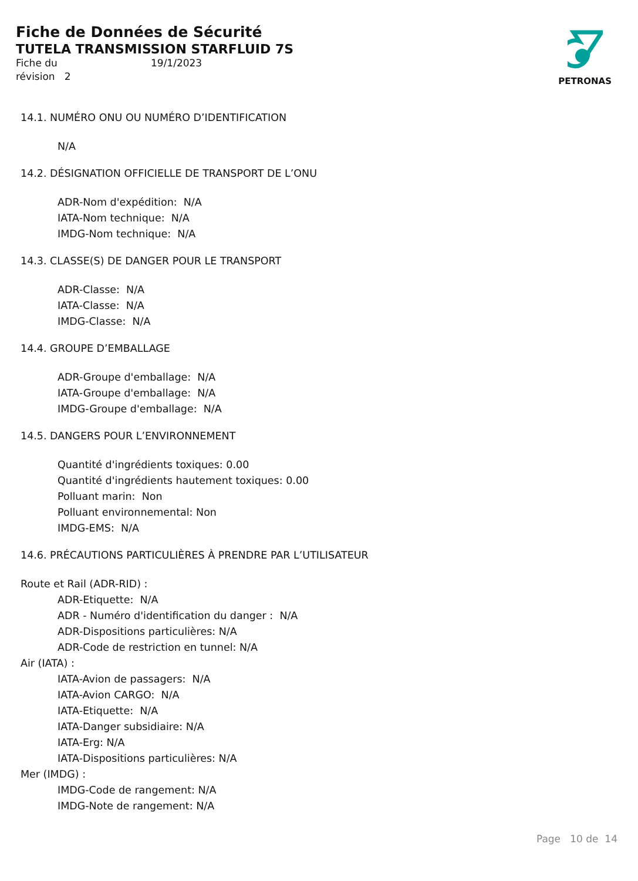Fiche de Données de Sécurité
TUTELA TRANSMISSION STARFLUID 7S
Fiche du
révision 2
19/1/2023
PETRONAS
14.1. NUMÉRO ONU OU NUMÉRO D’IDENTIFICATION
N/A
14.2. DÉSIGNATION OFFICIELLE DE TRANSPORT DE L’ONU
ADR-Nom d'expédition: N/A
IATA-Nom technique: N/A
IMDG-Nom technique: N/A
14.3. CLASSE(S) DE DANGER POUR LE TRANSPORT
ADR-Classe: N/A
IATA-Classe: N/A
IMDG-Classe: N/A
14.4. GROUPE D’EMBALLAGE
ADR-Groupe d'emballage: N/A
IATA-Groupe d'emballage: N/A
IMDG-Groupe d'emballage: N/A
14.5. DANGERS POUR L’ENVIRONNEMENT
Quantité d'ingrédients toxiques: 0.00
Quantité d'ingrédients hautement toxiques: 0.00
Polluant marin: Non
Polluant environnemental: Non
IMDG-EMS: N/A
14.6. PRÉCAUTIONS PARTICULIÈRES À PRENDRE PAR L’UTILISATEUR
Route et Rail (ADR-RID) :
ADR-Etiquette: N/A
ADR - Numéro d'identification du danger : N/A
ADR-Dispositions particulières: N/A
ADR-Code de restriction en tunnel: N/A
Air (IATA) :
IATA-Avion de passagers: N/A
IATA-Avion CARGO: N/A
IATA-Etiquette: N/A
IATA-Danger subsidiaire: N/A
IATA-Erg: N/A
IATA-Dispositions particulières: N/A
Mer (IMDG) :
IMDG-Code de rangement: N/A
IMDG-Note de rangement: N/A
Page 10 de 14